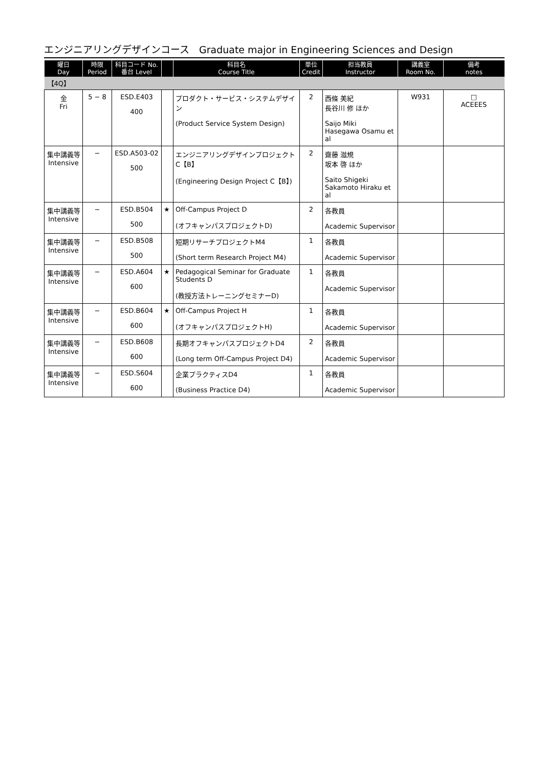エンジニアリングデザインコース　Graduate major in Engineering Sciences and Design
| 曜日 Day | 時限 Period | 科目コード No. 番台 Level | | 科目名 Course Title | 単位 Credit | 担当教員 Instructor | 講義室 Room No. | 備考 notes |
| --- | --- | --- | --- | --- | --- | --- | --- | --- |
| 【4Q】 | | | | | | | | |
| 金 Fri | 5 − 8 | ESD.E403 400 | | プロダクト・サービス・システムデザイン (Product Service System Design) | 2 | 西條 美紀 長谷川 修 ほか Saijo Miki Hasegawa Osamu et al | W931 | □ ACEEES |
| 集中講義等 Intensive | − | ESD.A503-02 500 | | エンジニアリングデザインプロジェクトC【B】 (Engineering Design Project C【B】) | 2 | 齋藤 滋規 坂本 啓 ほか Saito Shigeki Sakamoto Hiraku et al | | |
| 集中講義等 Intensive | − | ESD.B504 500 | ★ | Off-Campus Project D (オフキャンパスプロジェクトD) | 2 | 各教員 Academic Supervisor | | |
| 集中講義等 Intensive | − | ESD.B508 500 | | 短期リサーチプロジェクトM4 (Short term Research Project M4) | 1 | 各教員 Academic Supervisor | | |
| 集中講義等 Intensive | − | ESD.A604 600 | ★ | Pedagogical Seminar for Graduate Students D (教授方法トレーニングセミナーD) | 1 | 各教員 Academic Supervisor | | |
| 集中講義等 Intensive | − | ESD.B604 600 | ★ | Off-Campus Project H (オフキャンパスプロジェクトH) | 1 | 各教員 Academic Supervisor | | |
| 集中講義等 Intensive | − | ESD.B608 600 | | 長期オフキャンパスプロジェクトD4 (Long term Off-Campus Project D4) | 2 | 各教員 Academic Supervisor | | |
| 集中講義等 Intensive | − | ESD.S604 600 | | 企業プラクティスD4 (Business Practice D4) | 1 | 各教員 Academic Supervisor | | |